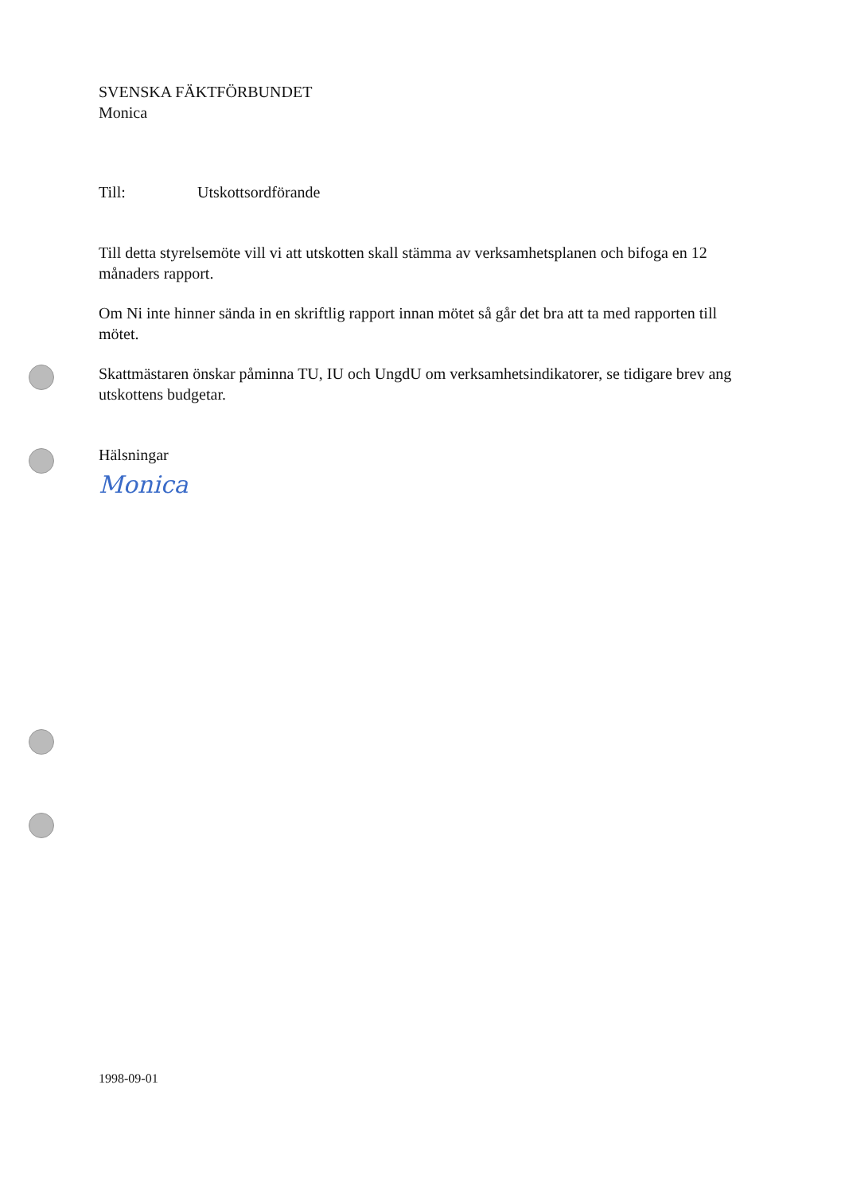SVENSKA FÄKTFÖRBUNDET
Monica
Till: Utskottsordförande
Till detta styrelsemöte vill vi att utskotten skall stämma av verksamhetsplanen och bifoga en 12 månaders rapport.
Om Ni inte hinner sända in en skriftlig rapport innan mötet så går det bra att ta med rapporten till mötet.
Skattmästaren önskar påminna TU, IU och UngdU om verksamhetsindikatorer, se tidigare brev ang utskottens budgetar.
Hälsningar
Monica
1998-09-01